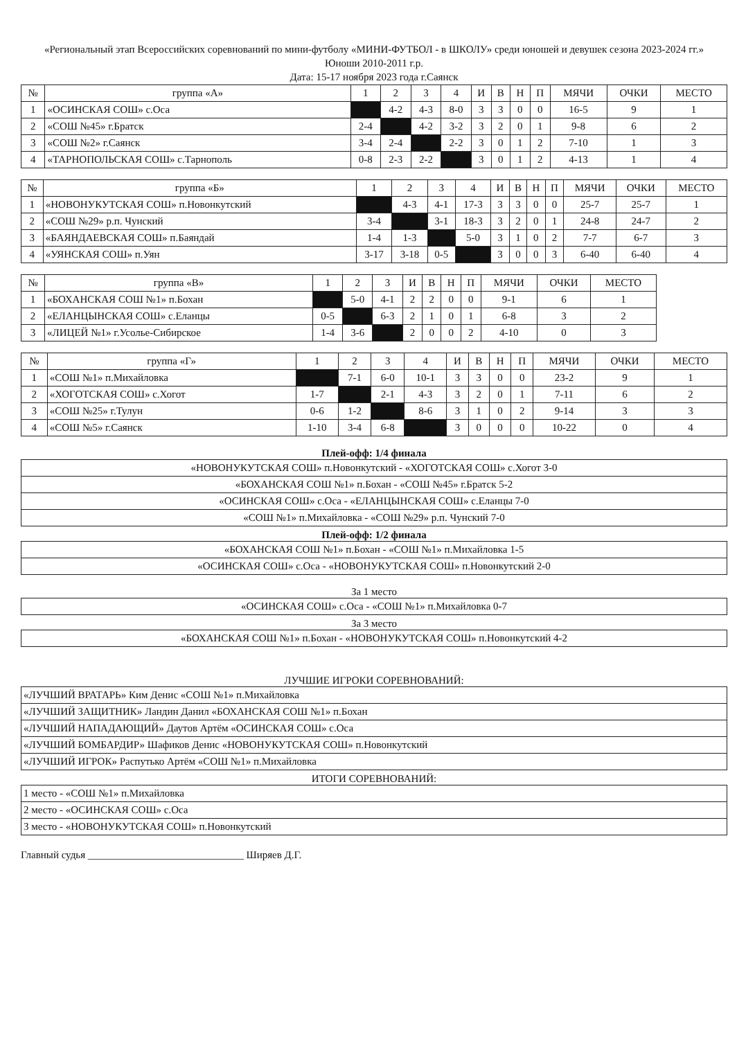«Региональный этап Всероссийских соревнований по мини-футболу «МИНИ-ФУТБОЛ - в ШКОЛУ» среди юношей и девушек сезона 2023-2024 гг.»
Юноши 2010-2011 г.р.
Дата: 15-17 ноября 2023 года г.Саянск
| № | группа «А» | 1 | 2 | 3 | 4 | И | В | Н | П | МЯЧИ | ОЧКИ | МЕСТО |
| --- | --- | --- | --- | --- | --- | --- | --- | --- | --- | --- | --- | --- |
| 1 | «ОСИНСКАЯ СОШ» с.Оса | | 4-2 | 4-3 | 8-0 | 3 | 3 | 0 | 0 | 16-5 | 9 | 1 |
| 2 | «СОШ №45» г.Братск | 2-4 | | 4-2 | 3-2 | 3 | 2 | 0 | 1 | 9-8 | 6 | 2 |
| 3 | «СОШ №2» г.Саянск | 3-4 | 2-4 | | 2-2 | 3 | 0 | 1 | 2 | 7-10 | 1 | 3 |
| 4 | «ТАРНОПОЛЬСКАЯ СОШ» с.Тарнополь | 0-8 | 2-3 | 2-2 | | 3 | 0 | 1 | 2 | 4-13 | 1 | 4 |
| № | группа «Б» | 1 | 2 | 3 | 4 | И | В | Н | П | МЯЧИ | ОЧКИ | МЕСТО |
| --- | --- | --- | --- | --- | --- | --- | --- | --- | --- | --- | --- | --- |
| 1 | «НОВОНУКУТСКАЯ СОШ» п.Новонкутский | | 4-3 | 4-1 | 17-3 | 3 | 3 | 0 | 0 | 25-7 | 25-7 | 1 |
| 2 | «СОШ №29» р.п. Чунский | 3-4 | | 3-1 | 18-3 | 3 | 2 | 0 | 1 | 24-8 | 24-7 | 2 |
| 3 | «БАЯНДАЕВСКАЯ СОШ» п.Баяндай | 1-4 | 1-3 | | 5-0 | 3 | 1 | 0 | 2 | 7-7 | 6-7 | 3 |
| 4 | «УЯНСКАЯ СОШ» п.Уян | 3-17 | 3-18 | 0-5 | | 3 | 0 | 0 | 3 | 6-40 | 6-40 | 4 |
| № | группа «В» | 1 | 2 | 3 | И | В | Н | П | МЯЧИ | ОЧКИ | МЕСТО |
| --- | --- | --- | --- | --- | --- | --- | --- | --- | --- | --- | --- |
| 1 | «БОХАНСКАЯ СОШ №1» п.Бохан | | 5-0 | 4-1 | 2 | 2 | 0 | 0 | 9-1 | 6 | 1 |
| 2 | «ЕЛАНЦЫНСКАЯ СОШ» с.Еланцы | 0-5 | | 6-3 | 2 | 1 | 0 | 1 | 6-8 | 3 | 2 |
| 3 | «ЛИЦЕЙ №1» г.Усолье-Сибирское | 1-4 | 3-6 | | 2 | 0 | 0 | 2 | 4-10 | 0 | 3 |
| № | группа «Г» | 1 | 2 | 3 | 4 | И | В | Н | П | МЯЧИ | ОЧКИ | МЕСТО |
| --- | --- | --- | --- | --- | --- | --- | --- | --- | --- | --- | --- | --- |
| 1 | «СОШ №1» п.Михайловка | | 7-1 | 6-0 | 10-1 | 3 | 3 | 0 | 0 | 23-2 | 9 | 1 |
| 2 | «ХОГОТСКАЯ СОШ» с.Хогот | 1-7 | | 2-1 | 4-3 | 3 | 2 | 0 | 1 | 7-11 | 6 | 2 |
| 3 | «СОШ №25» г.Тулун | 0-6 | 1-2 | | 8-6 | 3 | 1 | 0 | 2 | 9-14 | 3 | 3 |
| 4 | «СОШ №5» г.Саянск | 1-10 | 3-4 | 6-8 | | 3 | 0 | 0 | 0 | 10-22 | 0 | 4 |
Плей-офф: 1/4 финала
| «НОВОНУКУТСКАЯ СОШ» п.Новонкутский - «ХОГОТСКАЯ СОШ» с.Хогот 3-0 |
| «БОХАНСКАЯ СОШ №1» п.Бохан - «СОШ №45» г.Братск 5-2 |
| «ОСИНСКАЯ СОШ» с.Оса - «ЕЛАНЦЫНСКАЯ СОШ» с.Еланцы 7-0 |
| «СОШ №1» п.Михайловка - «СОШ №29» р.п. Чунский 7-0 |
Плей-офф: 1/2 финала
| «БОХАНСКАЯ СОШ №1» п.Бохан - «СОШ №1» п.Михайловка 1-5 |
| «ОСИНСКАЯ СОШ» с.Оса - «НОВОНУКУТСКАЯ СОШ» п.Новонкутский 2-0 |
За 1 место
| «ОСИНСКАЯ СОШ» с.Оса - «СОШ №1» п.Михайловка 0-7 |
За 3 место
| «БОХАНСКАЯ СОШ №1» п.Бохан - «НОВОНУКУТСКАЯ СОШ» п.Новонкутский 4-2 |
ЛУЧШИЕ ИГРОКИ СОРЕВНОВАНИЙ:
| «ЛУЧШИЙ ВРАТАРЬ» Ким Денис «СОШ №1» п.Михайловка |
| «ЛУЧШИЙ ЗАЩИТНИК» Ландин Данил «БОХАНСКАЯ СОШ №1» п.Бохан |
| «ЛУЧШИЙ НАПАДАЮЩИЙ» Даутов Артём «ОСИНСКАЯ СОШ» с.Оса |
| «ЛУЧШИЙ БОМБАРДИР» Шафиков Денис «НОВОНУКУТСКАЯ СОШ» п.Новонкутский |
| «ЛУЧШИЙ ИГРОК» Распутько Артём «СОШ №1» п.Михайловка |
ИТОГИ СОРЕВНОВАНИЙ:
| 1 место - «СОШ №1» п.Михайловка |
| 2 место - «ОСИНСКАЯ СОШ» с.Оса |
| 3 место - «НОВОНУКУТСКАЯ СОШ» п.Новонкутский |
Главный судья ______________________________ Ширяев Д.Г.